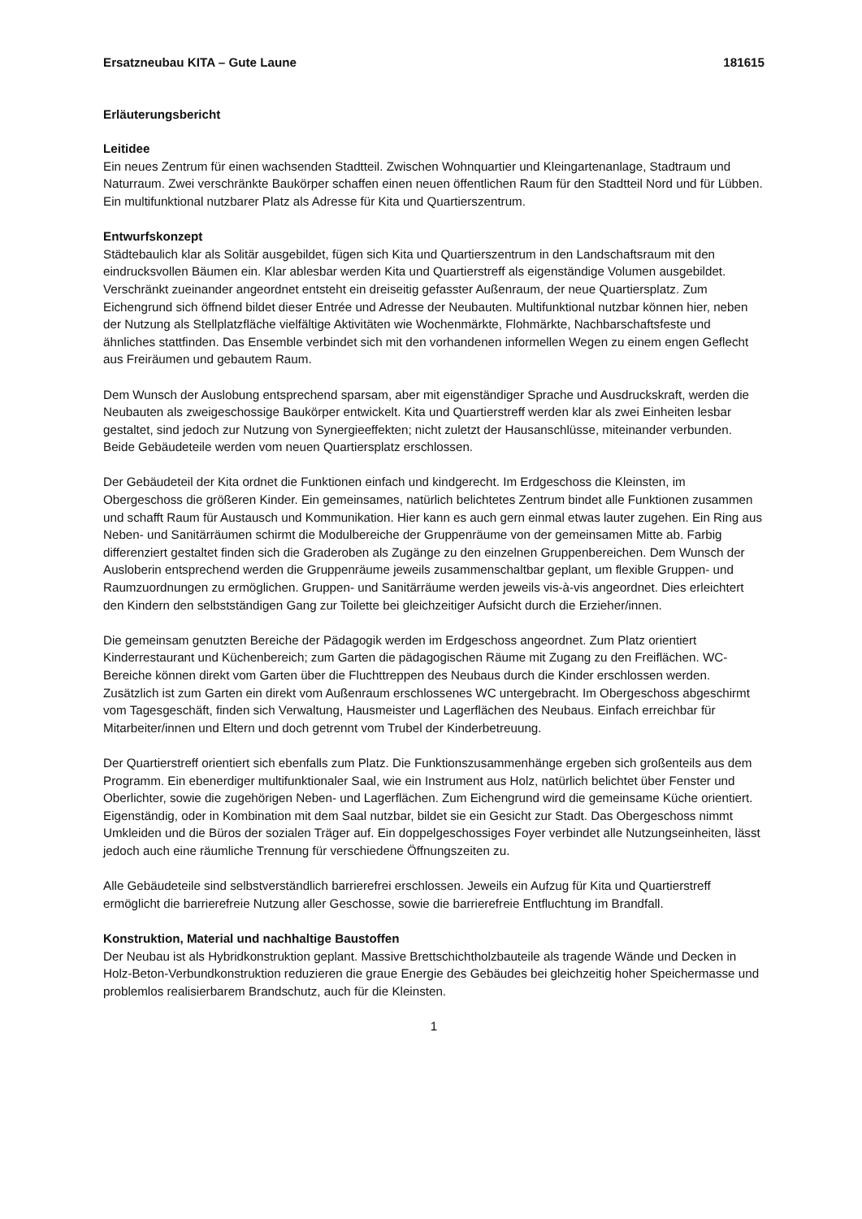Ersatzneubau KITA – Gute Laune 181615
Erläuterungsbericht
Leitidee
Ein neues Zentrum für einen wachsenden Stadtteil. Zwischen Wohnquartier und Kleingartenanlage, Stadtraum und Naturraum. Zwei verschränkte Baukörper schaffen einen neuen öffentlichen Raum für den Stadtteil Nord und für Lübben. Ein multifunktional nutzbarer Platz als Adresse für Kita und Quartierszentrum.
Entwurfskonzept
Städtebaulich klar als Solitär ausgebildet, fügen sich Kita und Quartierszentrum in den Landschaftsraum mit den eindrucksvollen Bäumen ein. Klar ablesbar werden Kita und Quartierstreff als eigenständige Volumen ausgebildet. Verschränkt zueinander angeordnet entsteht ein dreiseitig gefasster Außenraum, der neue Quartiersplatz. Zum Eichengrund sich öffnend bildet dieser Entrée und Adresse der Neubauten. Multifunktional nutzbar können hier, neben der Nutzung als Stellplatzfläche vielfältige Aktivitäten wie Wochenmärkte, Flohmärkte, Nachbarschaftsfeste und ähnliches stattfinden. Das Ensemble verbindet sich mit den vorhandenen informellen Wegen zu einem engen Geflecht aus Freiräumen und gebautem Raum.
Dem Wunsch der Auslobung entsprechend sparsam, aber mit eigenständiger Sprache und Ausdruckskraft, werden die Neubauten als zweigeschossige Baukörper entwickelt. Kita und Quartierstreff werden klar als zwei Einheiten lesbar gestaltet, sind jedoch zur Nutzung von Synergieeffekten; nicht zuletzt der Hausanschlüsse, miteinander verbunden. Beide Gebäudeteile werden vom neuen Quartiersplatz erschlossen.
Der Gebäudeteil der Kita ordnet die Funktionen einfach und kindgerecht. Im Erdgeschoss die Kleinsten, im Obergeschoss die größeren Kinder. Ein gemeinsames, natürlich belichtetes Zentrum bindet alle Funktionen zusammen und schafft Raum für Austausch und Kommunikation. Hier kann es auch gern einmal etwas lauter zugehen. Ein Ring aus Neben- und Sanitärräumen schirmt die Modulbereiche der Gruppenräume von der gemeinsamen Mitte ab. Farbig differenziert gestaltet finden sich die Graderoben als Zugänge zu den einzelnen Gruppenbereichen. Dem Wunsch der Ausloberin entsprechend werden die Gruppenräume jeweils zusammenschaltbar geplant, um flexible Gruppen- und Raumzuordnungen zu ermöglichen. Gruppen- und Sanitärräume werden jeweils vis-à-vis angeordnet. Dies erleichtert den Kindern den selbstständigen Gang zur Toilette bei gleichzeitiger Aufsicht durch die Erzieher/innen.
Die gemeinsam genutzten Bereiche der Pädagogik werden im Erdgeschoss angeordnet. Zum Platz orientiert Kinderrestaurant und Küchenbereich; zum Garten die pädagogischen Räume mit Zugang zu den Freiflächen. WC-Bereiche können direkt vom Garten über die Fluchttreppen des Neubaus durch die Kinder erschlossen werden. Zusätzlich ist zum Garten ein direkt vom Außenraum erschlossenes WC untergebracht. Im Obergeschoss abgeschirmt vom Tagesgeschäft, finden sich Verwaltung, Hausmeister und Lagerflächen des Neubaus. Einfach erreichbar für Mitarbeiter/innen und Eltern und doch getrennt vom Trubel der Kinderbetreuung.
Der Quartierstreff orientiert sich ebenfalls zum Platz. Die Funktionszusammenhänge ergeben sich großenteils aus dem Programm. Ein ebenerdiger multifunktionaler Saal, wie ein Instrument aus Holz, natürlich belichtet über Fenster und Oberlichter, sowie die zugehörigen Neben- und Lagerflächen. Zum Eichengrund wird die gemeinsame Küche orientiert. Eigenständig, oder in Kombination mit dem Saal nutzbar, bildet sie ein Gesicht zur Stadt. Das Obergeschoss nimmt Umkleiden und die Büros der sozialen Träger auf. Ein doppelgeschossiges Foyer verbindet alle Nutzungseinheiten, lässt jedoch auch eine räumliche Trennung für verschiedene Öffnungszeiten zu.
Alle Gebäudeteile sind selbstverständlich barrierefrei erschlossen. Jeweils ein Aufzug für Kita und Quartierstreff ermöglicht die barrierefreie Nutzung aller Geschosse, sowie die barrierefreie Entfluchtung im Brandfall.
Konstruktion, Material und nachhaltige Baustoffen
Der Neubau ist als Hybridkonstruktion geplant. Massive Brettschichtholzbauteile als tragende Wände und Decken in Holz-Beton-Verbundkonstruktion reduzieren die graue Energie des Gebäudes bei gleichzeitig hoher Speichermasse und problemlos realisierbarem Brandschutz, auch für die Kleinsten.
1